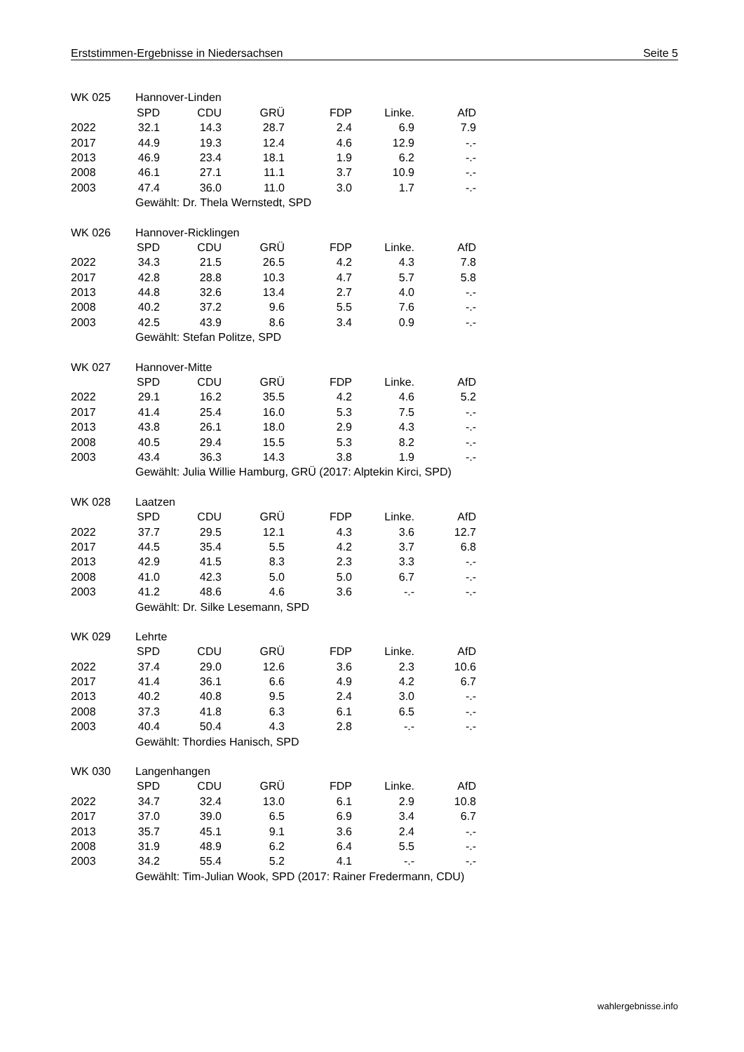Erststimmen-Ergebnisse in Niedersachsen Seite 5
| WK 025 | Hannover-Linden | | | | | |
| --- | --- | --- | --- | --- | --- | --- |
| | SPD | CDU | GRÜ | FDP | Linke. | AfD |
| 2022 | 32.1 | 14.3 | 28.7 | 2.4 | 6.9 | 7.9 |
| 2017 | 44.9 | 19.3 | 12.4 | 4.6 | 12.9 | -.- |
| 2013 | 46.9 | 23.4 | 18.1 | 1.9 | 6.2 | -.- |
| 2008 | 46.1 | 27.1 | 11.1 | 3.7 | 10.9 | -.- |
| 2003 | 47.4 | 36.0 | 11.0 | 3.0 | 1.7 | -.- |
| | Gewählt: Dr. Thela Wernstedt, SPD | | | | | |
| WK 026 | Hannover-Ricklingen | | | | | |
| --- | --- | --- | --- | --- | --- | --- |
| | SPD | CDU | GRÜ | FDP | Linke. | AfD |
| 2022 | 34.3 | 21.5 | 26.5 | 4.2 | 4.3 | 7.8 |
| 2017 | 42.8 | 28.8 | 10.3 | 4.7 | 5.7 | 5.8 |
| 2013 | 44.8 | 32.6 | 13.4 | 2.7 | 4.0 | -.- |
| 2008 | 40.2 | 37.2 | 9.6 | 5.5 | 7.6 | -.- |
| 2003 | 42.5 | 43.9 | 8.6 | 3.4 | 0.9 | -.- |
| | Gewählt: Stefan Politze, SPD | | | | | |
| WK 027 | Hannover-Mitte | | | | | |
| --- | --- | --- | --- | --- | --- | --- |
| | SPD | CDU | GRÜ | FDP | Linke. | AfD |
| 2022 | 29.1 | 16.2 | 35.5 | 4.2 | 4.6 | 5.2 |
| 2017 | 41.4 | 25.4 | 16.0 | 5.3 | 7.5 | -.- |
| 2013 | 43.8 | 26.1 | 18.0 | 2.9 | 4.3 | -.- |
| 2008 | 40.5 | 29.4 | 15.5 | 5.3 | 8.2 | -.- |
| 2003 | 43.4 | 36.3 | 14.3 | 3.8 | 1.9 | -.- |
| | Gewählt: Julia Willie Hamburg, GRÜ (2017: Alptekin Kirci, SPD) | | | | | |
| WK 028 | Laatzen | | | | | |
| --- | --- | --- | --- | --- | --- | --- |
| | SPD | CDU | GRÜ | FDP | Linke. | AfD |
| 2022 | 37.7 | 29.5 | 12.1 | 4.3 | 3.6 | 12.7 |
| 2017 | 44.5 | 35.4 | 5.5 | 4.2 | 3.7 | 6.8 |
| 2013 | 42.9 | 41.5 | 8.3 | 2.3 | 3.3 | -.- |
| 2008 | 41.0 | 42.3 | 5.0 | 5.0 | 6.7 | -.- |
| 2003 | 41.2 | 48.6 | 4.6 | 3.6 | -.- | -.- |
| | Gewählt: Dr. Silke Lesemann, SPD | | | | | |
| WK 029 | Lehrte | | | | | |
| --- | --- | --- | --- | --- | --- | --- |
| | SPD | CDU | GRÜ | FDP | Linke. | AfD |
| 2022 | 37.4 | 29.0 | 12.6 | 3.6 | 2.3 | 10.6 |
| 2017 | 41.4 | 36.1 | 6.6 | 4.9 | 4.2 | 6.7 |
| 2013 | 40.2 | 40.8 | 9.5 | 2.4 | 3.0 | -.- |
| 2008 | 37.3 | 41.8 | 6.3 | 6.1 | 6.5 | -.- |
| 2003 | 40.4 | 50.4 | 4.3 | 2.8 | -.- | -.- |
| | Gewählt: Thordies Hanisch, SPD | | | | | |
| WK 030 | Langenhangen | | | | | |
| --- | --- | --- | --- | --- | --- | --- |
| | SPD | CDU | GRÜ | FDP | Linke. | AfD |
| 2022 | 34.7 | 32.4 | 13.0 | 6.1 | 2.9 | 10.8 |
| 2017 | 37.0 | 39.0 | 6.5 | 6.9 | 3.4 | 6.7 |
| 2013 | 35.7 | 45.1 | 9.1 | 3.6 | 2.4 | -.- |
| 2008 | 31.9 | 48.9 | 6.2 | 6.4 | 5.5 | -.- |
| 2003 | 34.2 | 55.4 | 5.2 | 4.1 | -.- | -.- |
| | Gewählt: Tim-Julian Wook, SPD (2017: Rainer Fredermann, CDU) | | | | | |
wahlergebnisse.info